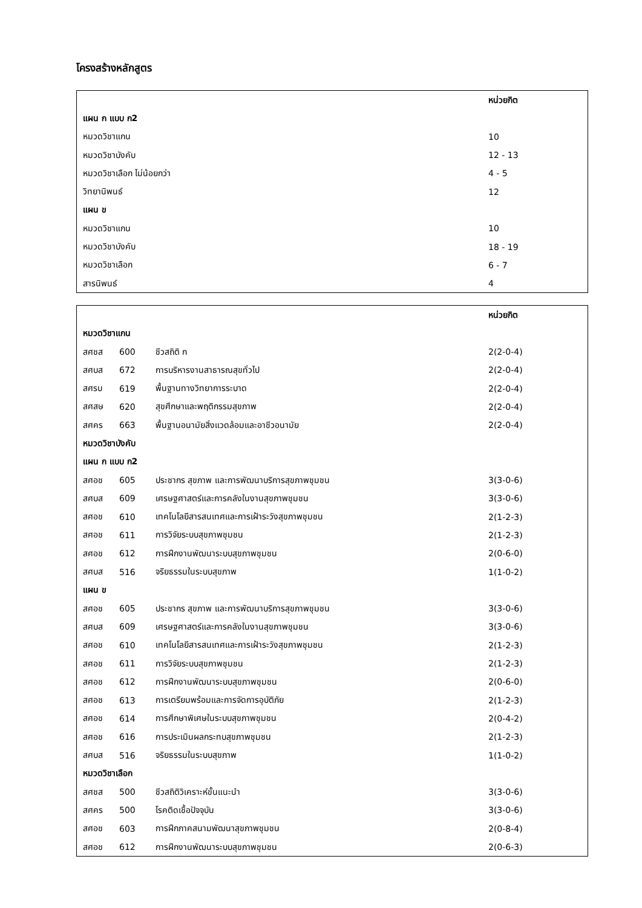โครงสร้างหลักสูตร
| | หน่วยกิต |
| --- | --- |
| แผน ก แบบ ก2 | |
| หมวดวิชาแกน | 10 |
| หมวดวิชาบังคับ | 12 - 13 |
| หมวดวิชาเลือก ไม่น้อยกว่า | 4 - 5 |
| วิทยานิพนธ์ | 12 |
| แผน ข | |
| หมวดวิชาแกน | 10 |
| หมวดวิชาบังคับ | 18 - 19 |
| หมวดวิชาเลือก | 6 - 7 |
| สารนิพนธ์ | 4 |
| | | | หน่วยกิต |
| --- | --- | --- | --- |
| หมวดวิชาแกน | | | |
| สศชส | 600 | ชีวสถิติ ก | 2(2-0-4) |
| สศบส | 672 | การบริหารงานสาธารณสุขทั่วไป | 2(2-0-4) |
| สศรบ | 619 | พื้นฐานทางวิทยาการระบาด | 2(2-0-4) |
| สศสษ | 620 | สุขศึกษาและพฤติกรรมสุขภาพ | 2(2-0-4) |
| สศคร | 663 | พื้นฐานอนามัยสิ่งแวดล้อมและอาชีวอนามัย | 2(2-0-4) |
| หมวดวิชาบังคับ | | | |
| แผน ก แบบ ก2 | | | |
| สศอช | 605 | ประชากร สุขภาพ และการพัฒนาบริการสุขภาพชุมชน | 3(3-0-6) |
| สศบส | 609 | เศรษฐศาสตร์และการคลังในงานสุขภาพชุมชน | 3(3-0-6) |
| สศอช | 610 | เทคโนโลยีสารสนเทศและการเฝ้าระวังสุขภาพชุมชน | 2(1-2-3) |
| สศอช | 611 | การวิจัยระบบสุขภาพชุมชน | 2(1-2-3) |
| สศอช | 612 | การฝึกงานพัฒนาระบบสุขภาพชุมชน | 2(0-6-0) |
| สศบส | 516 | จริยธรรมในระบบสุขภาพ | 1(1-0-2) |
| แผน ข | | | |
| สศอช | 605 | ประชากร สุขภาพ และการพัฒนาบริการสุขภาพชุมชน | 3(3-0-6) |
| สศบส | 609 | เศรษฐศาสตร์และการคลังในงานสุขภาพชุมชน | 3(3-0-6) |
| สศอช | 610 | เทคโนโลยีสารสนเทศและการเฝ้าระวังสุขภาพชุมชน | 2(1-2-3) |
| สศอช | 611 | การวิจัยระบบสุขภาพชุมชน | 2(1-2-3) |
| สศอช | 612 | การฝึกงานพัฒนาระบบสุขภาพชุมชน | 2(0-6-0) |
| สศอช | 613 | การเตรียมพร้อมและการจัดการอุบัติภัย | 2(1-2-3) |
| สศอช | 614 | การศึกษาพิเศษในระบบสุขภาพชุมชน | 2(0-4-2) |
| สศอช | 616 | การประเมินผลกระทบสุขภาพชุมชน | 2(1-2-3) |
| สศบส | 516 | จริยธรรมในระบบสุขภาพ | 1(1-0-2) |
| หมวดวิชาเลือก | | | |
| สศชส | 500 | ชีวสถิติวิเคราะห์ขั้นแนะนำ | 3(3-0-6) |
| สศคร | 500 | โรคติดเชื้อปัจจุบัน | 3(3-0-6) |
| สศอช | 603 | การฝึกภาคสนามพัฒนาสุขภาพชุมชน | 2(0-8-4) |
| สศอช | 612 | การฝึกงานพัฒนาระบบสุขภาพชุมชน | 2(0-6-3) |